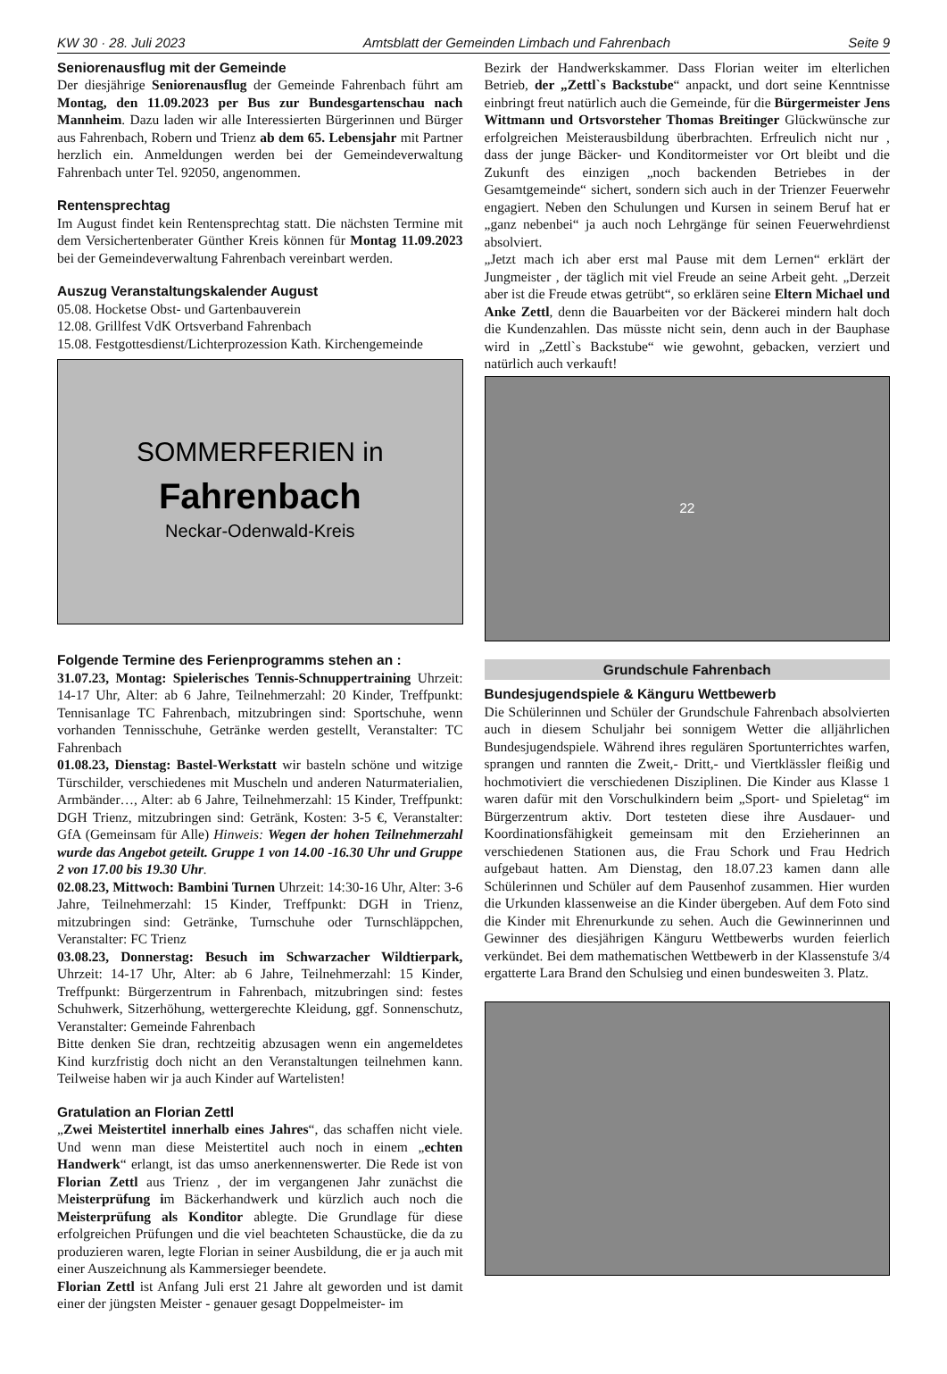KW 30 · 28. Juli 2023 Amtsblatt der Gemeinden Limbach und Fahrenbach Seite 9
Seniorenausflug mit der Gemeinde
Der diesjährige Seniorenausflug der Gemeinde Fahrenbach führt am Montag, den 11.09.2023 per Bus zur Bundesgartenschau nach Mannheim. Dazu laden wir alle Interessierten Bürgerinnen und Bürger aus Fahrenbach, Robern und Trienz ab dem 65. Lebensjahr mit Partner herzlich ein. Anmeldungen werden bei der Gemeindeverwaltung Fahrenbach unter Tel. 92050, angenommen.
Rentensprechtag
Im August findet kein Rentensprechtag statt. Die nächsten Termine mit dem Versichertenberater Günther Kreis können für Montag 11.09.2023 bei der Gemeindeverwaltung Fahrenbach vereinbart werden.
Auszug Veranstaltungskalender August
05.08. Hocketse Obst- und Gartenbauverein
12.08. Grillfest VdK Ortsverband Fahrenbach
15.08. Festgottesdienst/Lichterprozession Kath. Kirchengemeinde
SOMMERFERIEN in
Fahrenbach
Neckar-Odenwald-Kreis
Folgende Termine des Ferienprogramms stehen an :
31.07.23, Montag: Spielerisches Tennis-Schnuppertraining Uhrzeit: 14-17 Uhr, Alter: ab 6 Jahre, Teilnehmerzahl: 20 Kinder, Treffpunkt: Tennisanlage TC Fahrenbach, mitzubringen sind: Sportschuhe, wenn vorhanden Tennisschuhe, Getränke werden gestellt, Veranstalter: TC Fahrenbach
01.08.23, Dienstag: Bastel-Werkstatt wir basteln schöne und witzige Türschilder, verschiedenes mit Muscheln und anderen Naturmaterialien, Armbänder…, Alter: ab 6 Jahre, Teilnehmerzahl: 15 Kinder, Treffpunkt: DGH Trienz, mitzubringen sind: Getränk, Kosten: 3-5 €, Veranstalter: GfA (Gemeinsam für Alle) Hinweis: Wegen der hohen Teilnehmerzahl wurde das Angebot geteilt. Gruppe 1 von 14.00 -16.30 Uhr und Gruppe 2 von 17.00 bis 19.30 Uhr.
02.08.23, Mittwoch: Bambini Turnen Uhrzeit: 14:30-16 Uhr, Alter: 3-6 Jahre, Teilnehmerzahl: 15 Kinder, Treffpunkt: DGH in Trienz, mitzubringen sind: Getränke, Turnschuhe oder Turnschläppchen, Veranstalter: FC Trienz
03.08.23, Donnerstag: Besuch im Schwarzacher Wildtierpark, Uhrzeit: 14-17 Uhr, Alter: ab 6 Jahre, Teilnehmerzahl: 15 Kinder, Treffpunkt: Bürgerzentrum in Fahrenbach, mitzubringen sind: festes Schuhwerk, Sitzerhöhung, wettergerechte Kleidung, ggf. Sonnenschutz, Veranstalter: Gemeinde Fahrenbach
Bitte denken Sie dran, rechtzeitig abzusagen wenn ein angemeldetes Kind kurzfristig doch nicht an den Veranstaltungen teilnehmen kann. Teilweise haben wir ja auch Kinder auf Wartelisten!
Gratulation an Florian Zettl
„Zwei Meistertitel innerhalb eines Jahres“, das schaffen nicht viele. Und wenn man diese Meistertitel auch noch in einem „echten Handwerk“ erlangt, ist das umso anerkennenswerter. Die Rede ist von Florian Zettl aus Trienz , der im vergangenen Jahr zunächst die Meisterprüfung im Bäckerhandwerk und kürzlich auch noch die Meisterprüfung als Konditor ablegte. Die Grundlage für diese erfolgreichen Prüfungen und die viel beachteten Schaustücke, die da zu produzieren waren, legte Florian in seiner Ausbildung, die er ja auch mit einer Auszeichnung als Kammersieger beendete.
Florian Zettl ist Anfang Juli erst 21 Jahre alt geworden und ist damit einer der jüngsten Meister - genauer gesagt Doppelmeister- im
Bezirk der Handwerkskammer. Dass Florian weiter im elterlichen Betrieb, der „Zettl`s Backstube“ anpackt, und dort seine Kenntnisse einbringt freut natürlich auch die Gemeinde, für die Bürgermeister Jens Wittmann und Ortsvorsteher Thomas Breitinger Glückwünsche zur erfolgreichen Meisterausbildung überbrachten. Erfreulich nicht nur , dass der junge Bäcker- und Konditormeister vor Ort bleibt und die Zukunft des einzigen „noch backenden Betriebes in der Gesamtgemeinde“ sichert, sondern sich auch in der Trienzer Feuerwehr engagiert. Neben den Schulungen und Kursen in seinem Beruf hat er „ganz nebenbei“ ja auch noch Lehrgänge für seinen Feuerwehrdienst absolviert.
„Jetzt mach ich aber erst mal Pause mit dem Lernen“ erklärt der Jungmeister , der täglich mit viel Freude an seine Arbeit geht. „Derzeit aber ist die Freude etwas getrübt“, so erklären seine Eltern Michael und Anke Zettl, denn die Bauarbeiten vor der Bäckerei mindern halt doch die Kundenzahlen. Das müsste nicht sein, denn auch in der Bauphase wird in „Zettl`s Backstube“ wie gewohnt, gebacken, verziert und natürlich auch verkauft!
22
Grundschule Fahrenbach
Bundesjugendspiele & Känguru Wettbewerb
Die Schülerinnen und Schüler der Grundschule Fahrenbach absolvierten auch in diesem Schuljahr bei sonnigem Wetter die alljährlichen Bundesjugendspiele. Während ihres regulären Sportunterrichtes warfen, sprangen und rannten die Zweit,- Dritt,- und Viertklässler fleißig und hochmotiviert die verschiedenen Disziplinen. Die Kinder aus Klasse 1 waren dafür mit den Vorschulkindern beim „Sport- und Spieletag“ im Bürgerzentrum aktiv. Dort testeten diese ihre Ausdauer- und Koordinationsfähigkeit gemeinsam mit den Erzieherinnen an verschiedenen Stationen aus, die Frau Schork und Frau Hedrich aufgebaut hatten. Am Dienstag, den 18.07.23 kamen dann alle Schülerinnen und Schüler auf dem Pausenhof zusammen. Hier wurden die Urkunden klassenweise an die Kinder übergeben. Auf dem Foto sind die Kinder mit Ehrenurkunde zu sehen. Auch die Gewinnerinnen und Gewinner des diesjährigen Känguru Wettbewerbs wurden feierlich verkündet. Bei dem mathematischen Wettbewerb in der Klassenstufe 3/4 ergatterte Lara Brand den Schulsieg und einen bundesweiten 3. Platz.